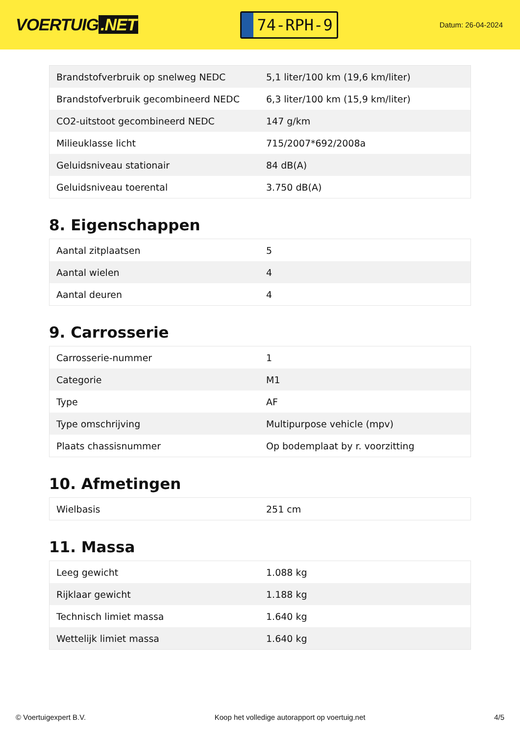VOERTUIG.NET
74-RPH-9
Datum: 26-04-2024
| Brandstofverbruik op snelweg NEDC | 5,1 liter/100 km (19,6 km/liter) |
| Brandstofverbruik gecombineerd NEDC | 6,3 liter/100 km (15,9 km/liter) |
| CO2-uitstoot gecombineerd NEDC | 147 g/km |
| Milieuklasse licht | 715/2007*692/2008a |
| Geluidsniveau stationair | 84 dB(A) |
| Geluidsniveau toerental | 3.750 dB(A) |
8. Eigenschappen
| Aantal zitplaatsen | 5 |
| Aantal wielen | 4 |
| Aantal deuren | 4 |
9. Carrosserie
| Carrosserie-nummer | 1 |
| Categorie | M1 |
| Type | AF |
| Type omschrijving | Multipurpose vehicle (mpv) |
| Plaats chassisnummer | Op bodemplaat by r. voorzitting |
10. Afmetingen
| Wielbasis | 251 cm |
11. Massa
| Leeg gewicht | 1.088 kg |
| Rijklaar gewicht | 1.188 kg |
| Technisch limiet massa | 1.640 kg |
| Wettelijk limiet massa | 1.640 kg |
© Voertuigexpert B.V. Koop het volledige autorapport op voertuig.net 4/5